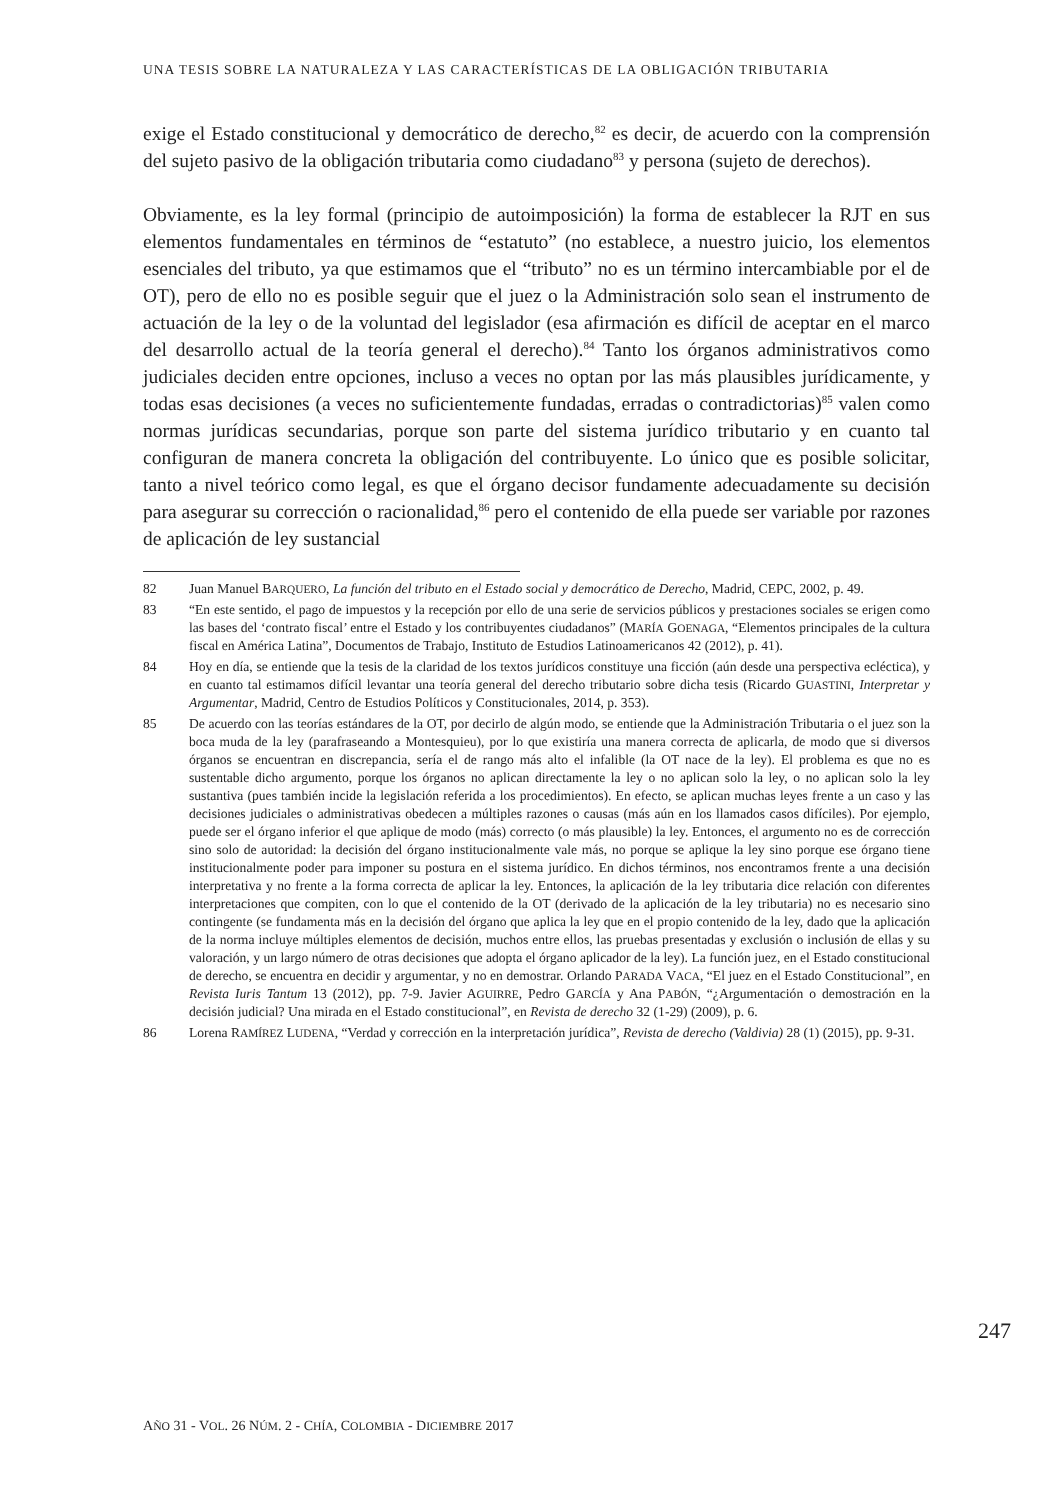UNA TESIS SOBRE LA NATURALEZA Y LAS CARACTERÍSTICAS DE LA OBLIGACIÓN TRIBUTARIA
exige el Estado constitucional y democrático de derecho,<sup>82</sup> es decir, de acuerdo con la comprensión del sujeto pasivo de la obligación tributaria como ciudadano<sup>83</sup> y persona (sujeto de derechos).
Obviamente, es la ley formal (principio de autoimposición) la forma de establecer la RJT en sus elementos fundamentales en términos de “estatuto” (no establece, a nuestro juicio, los elementos esenciales del tributo, ya que estimamos que el “tributo” no es un término intercambiable por el de OT), pero de ello no es posible seguir que el juez o la Administración solo sean el instrumento de actuación de la ley o de la voluntad del legislador (esa afirmación es difícil de aceptar en el marco del desarrollo actual de la teoría general el derecho).<sup>84</sup> Tanto los órganos administrativos como judiciales deciden entre opciones, incluso a veces no optan por las más plausibles jurídicamente, y todas esas decisiones (a veces no suficientemente fundadas, erradas o contradictorias)<sup>85</sup> valen como normas jurídicas secundarias, porque son parte del sistema jurídico tributario y en cuanto tal configuran de manera concreta la obligación del contribuyente. Lo único que es posible solicitar, tanto a nivel teórico como legal, es que el órgano decisor fundamente adecuadamente su decisión para asegurar su corrección o racionalidad,<sup>86</sup> pero el contenido de ella puede ser variable por razones de aplicación de ley sustancial
82 Juan Manuel BARQUERO, La función del tributo en el Estado social y democrático de Derecho, Madrid, CEPC, 2002, p. 49.
83 “En este sentido, el pago de impuestos y la recepción por ello de una serie de servicios públicos y prestaciones sociales se erigen como las bases del ‘contrato fiscal’ entre el Estado y los contribuyentes ciudadanos” (MARÍA GOENAGA, “Elementos principales de la cultura fiscal en América Latina”, Documentos de Trabajo, Instituto de Estudios Latinoamericanos 42 (2012), p. 41).
84 Hoy en día, se entiende que la tesis de la claridad de los textos jurídicos constituye una ficción (aún desde una perspectiva ecléctica), y en cuanto tal estimamos difícil levantar una teoría general del derecho tributario sobre dicha tesis (Ricardo GUASTINI, Interpretar y Argumentar, Madrid, Centro de Estudios Políticos y Constitucionales, 2014, p. 353).
85 De acuerdo con las teorías estándares de la OT, por decirlo de algún modo, se entiende que la Administración Tributaria o el juez son la boca muda de la ley (parafraseando a Montesquieu), por lo que existiría una manera correcta de aplicarla, de modo que si diversos órganos se encuentran en discrepancia, sería el de rango más alto el infalible (la OT nace de la ley). El problema es que no es sustentable dicho argumento, porque los órganos no aplican directamente la ley o no aplican solo la ley, o no aplican solo la ley sustantiva (pues también incide la legislación referida a los procedimientos). En efecto, se aplican muchas leyes frente a un caso y las decisiones judiciales o administrativas obedecen a múltiples razones o causas (más aún en los llamados casos difíciles). Por ejemplo, puede ser el órgano inferior el que aplique de modo (más) correcto (o más plausible) la ley. Entonces, el argumento no es de corrección sino solo de autoridad: la decisión del órgano institucionalmente vale más, no porque se aplique la ley sino porque ese órgano tiene institucionalmente poder para imponer su postura en el sistema jurídico. En dichos términos, nos encontramos frente a una decisión interpretativa y no frente a la forma correcta de aplicar la ley. Entonces, la aplicación de la ley tributaria dice relación con diferentes interpretaciones que compiten, con lo que el contenido de la OT (derivado de la aplicación de la ley tributaria) no es necesario sino contingente (se fundamenta más en la decisión del órgano que aplica la ley que en el propio contenido de la ley, dado que la aplicación de la norma incluye múltiples elementos de decisión, muchos entre ellos, las pruebas presentadas y exclusión o inclusión de ellas y su valoración, y un largo número de otras decisiones que adopta el órgano aplicador de la ley). La función juez, en el Estado constitucional de derecho, se encuentra en decidir y argumentar, y no en demostrar. Orlando PARADA VACA, “El juez en el Estado Constitucional”, en Revista Iuris Tantum 13 (2012), pp. 7-9. Javier AGUIRRE, Pedro GARCÍA y Ana PABÓN, “¿Argumentación o demostración en la decisión judicial? Una mirada en el Estado constitucional”, en Revista de derecho 32 (1-29) (2009), p. 6.
86 Lorena RAMÍREZ LUDENA, “Verdad y corrección en la interpretación jurídica”, Revista de derecho (Valdivia) 28 (1) (2015), pp. 9-31.
247
AÑO 31 - VOL. 26 NÚM. 2 - CHÍA, COLOMBIA - DICIEMBRE 2017